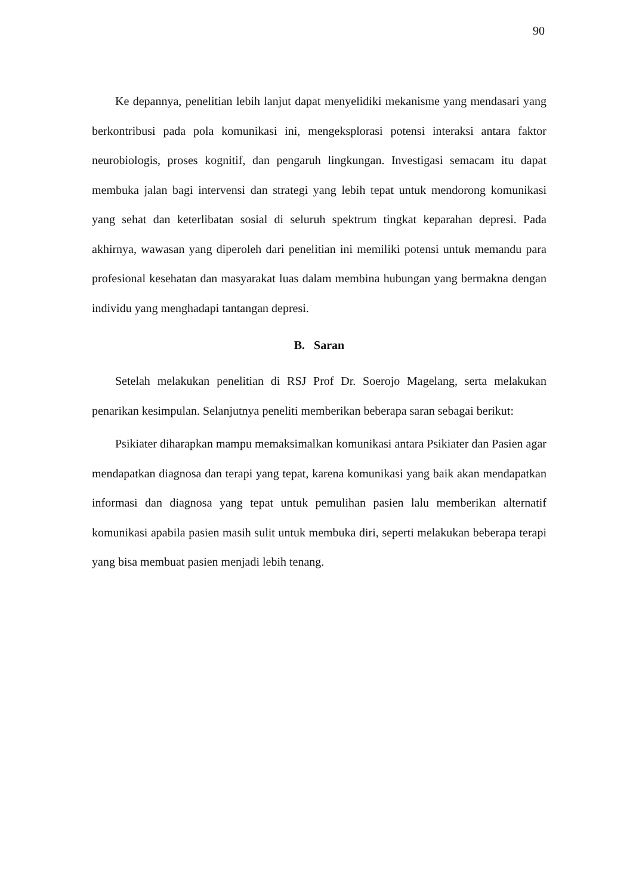90
Ke depannya, penelitian lebih lanjut dapat menyelidiki mekanisme yang mendasari yang berkontribusi pada pola komunikasi ini, mengeksplorasi potensi interaksi antara faktor neurobiologis, proses kognitif, dan pengaruh lingkungan. Investigasi semacam itu dapat membuka jalan bagi intervensi dan strategi yang lebih tepat untuk mendorong komunikasi yang sehat dan keterlibatan sosial di seluruh spektrum tingkat keparahan depresi. Pada akhirnya, wawasan yang diperoleh dari penelitian ini memiliki potensi untuk memandu para profesional kesehatan dan masyarakat luas dalam membina hubungan yang bermakna dengan individu yang menghadapi tantangan depresi.
B. Saran
Setelah melakukan penelitian di RSJ Prof Dr. Soerojo Magelang, serta melakukan penarikan kesimpulan. Selanjutnya peneliti memberikan beberapa saran sebagai berikut:
Psikiater diharapkan mampu memaksimalkan komunikasi antara Psikiater dan Pasien agar mendapatkan diagnosa dan terapi yang tepat, karena komunikasi yang baik akan mendapatkan informasi dan diagnosa yang tepat untuk pemulihan pasien lalu memberikan alternatif komunikasi apabila pasien masih sulit untuk membuka diri, seperti melakukan beberapa terapi yang bisa membuat pasien menjadi lebih tenang.